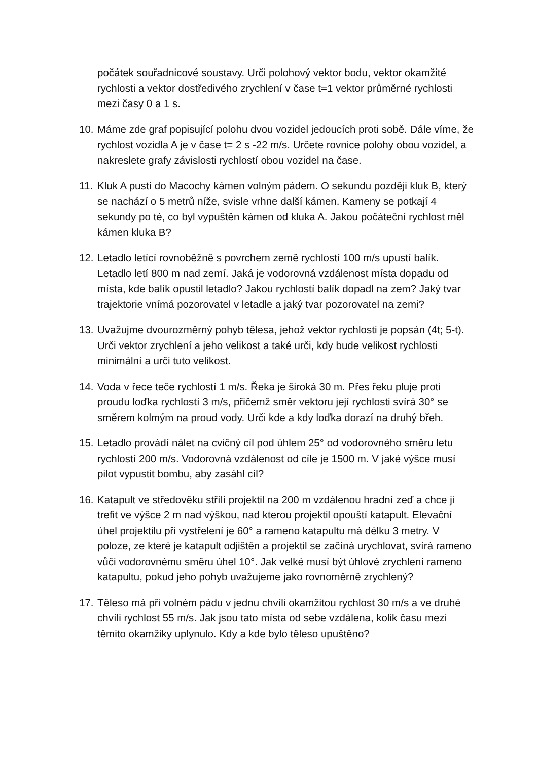počátek souřadnicové soustavy. Urči polohový vektor bodu, vektor okamžité rychlosti a vektor dostředivého zrychlení v čase t=1 vektor průměrné rychlosti mezi časy 0 a 1 s.
10.
Máme zde graf popisující polohu dvou vozidel jedoucích proti sobě. Dále víme, že rychlost vozidla A je v čase t= 2 s -22 m/s. Určete rovnice polohy obou vozidel, a nakreslete grafy závislosti rychlostí obou vozidel na čase.
11.
Kluk A pustí do Macochy kámen volným pádem. O sekundu později kluk B, který se nachází o 5 metrů níže, svisle vrhne další kámen. Kameny se potkají 4 sekundy po té, co byl vypuštěn kámen od kluka A. Jakou počáteční rychlost měl kámen kluka B?
12.
Letadlo letící rovnoběžně s povrchem země rychlostí 100 m/s upustí balík. Letadlo letí 800 m nad zemí. Jaká je vodorovná vzdálenost místa dopadu od místa, kde balík opustil letadlo? Jakou rychlostí balík dopadl na zem? Jaký tvar trajektorie vnímá pozorovatel v letadle a jaký tvar pozorovatel na zemi?
13.
Uvažujme dvourozměrný pohyb tělesa, jehož vektor rychlosti je popsán (4t; 5-t). Urči vektor zrychlení a jeho velikost a také urči, kdy bude velikost rychlosti minimální a urči tuto velikost.
14.
Voda v řece teče rychlostí 1 m/s. Řeka je široká 30 m. Přes řeku pluje proti proudu loďka rychlostí 3 m/s, přičemž směr vektoru její rychlosti svírá 30° se směrem kolmým na proud vody. Urči kde a kdy loďka dorazí na druhý břeh.
15.
Letadlo provádí nálet na cvičný cíl pod úhlem 25° od vodorovného směru letu rychlostí 200 m/s. Vodorovná vzdálenost od cíle je 1500 m. V jaké výšce musí pilot vypustit bombu, aby zasáhl cíl?
16.
Katapult ve středověku střílí projektil na 200 m vzdálenou hradní zeď a chce ji trefit ve výšce 2 m nad výškou, nad kterou projektil opouští katapult. Elevační úhel projektilu při vystřelení je 60° a rameno katapultu má délku 3 metry. V poloze, ze které je katapult odjištěn a projektil se začíná urychlovat, svírá rameno vůči vodorovnému směru úhel 10°. Jak velké musí být úhlové zrychlení rameno katapultu, pokud jeho pohyb uvažujeme jako rovnoměrně zrychlený?
17.
Těleso má při volném pádu v jednu chvíli okamžitou rychlost 30 m/s a ve druhé chvíli rychlost 55 m/s. Jak jsou tato místa od sebe vzdálena, kolik času mezi těmito okamžiky uplynulo. Kdy a kde bylo těleso upuštěno?